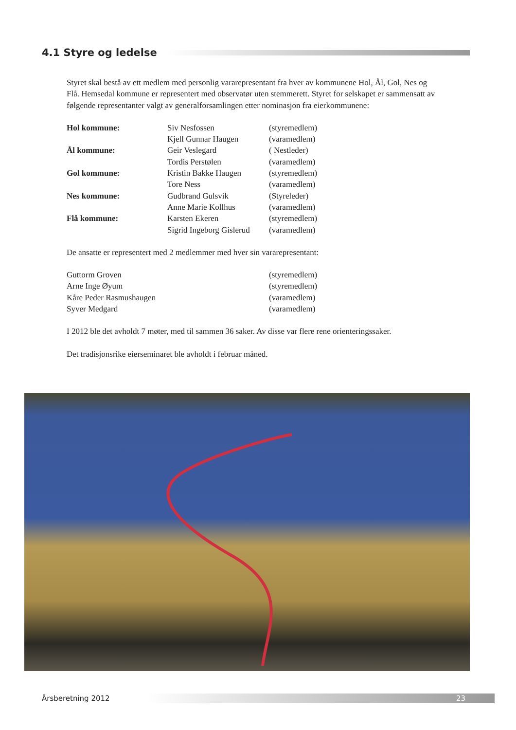4.1 Styre og ledelse
Styret skal bestå av ett medlem med personlig vararepresentant fra hver av kommunene Hol, Ål, Gol, Nes og Flå. Hemsedal kommune er representert med observatør uten stemmerett. Styret for selskapet er sammensatt av følgende representanter valgt av generalforsamlingen etter nominasjon fra eierkommunene:
| Hol kommune: | Siv Nesfossen | (styremedlem) |
| | Kjell Gunnar Haugen | (varamedlem) |
| Ål kommune: | Geir Veslegard | ( Nestleder) |
| | Tordis Perstølen | (varamedlem) |
| Gol kommune: | Kristin Bakke Haugen | (styremedlem) |
| | Tore Ness | (varamedlem) |
| Nes kommune: | Gudbrand Gulsvik | (Styreleder) |
| | Anne Marie Kollhus | (varamedlem) |
| Flå kommune: | Karsten Ekeren | (styremedlem) |
| | Sigrid Ingeborg Gislerud | (varamedlem) |
De ansatte er representert med 2 medlemmer med hver sin vararepresentant:
| Guttorm Groven | (styremedlem) |
| Arne Inge Øyum | (styremedlem) |
| Kåre Peder Rasmushaugen | (varamedlem) |
| Syver Medgard | (varamedlem) |
I 2012 ble det avholdt 7 møter, med til sammen 36 saker. Av disse var flere rene orienteringssaker.
Det tradisjonsrike eierseminaret ble avholdt i februar måned.
Årsberetning 2012
23